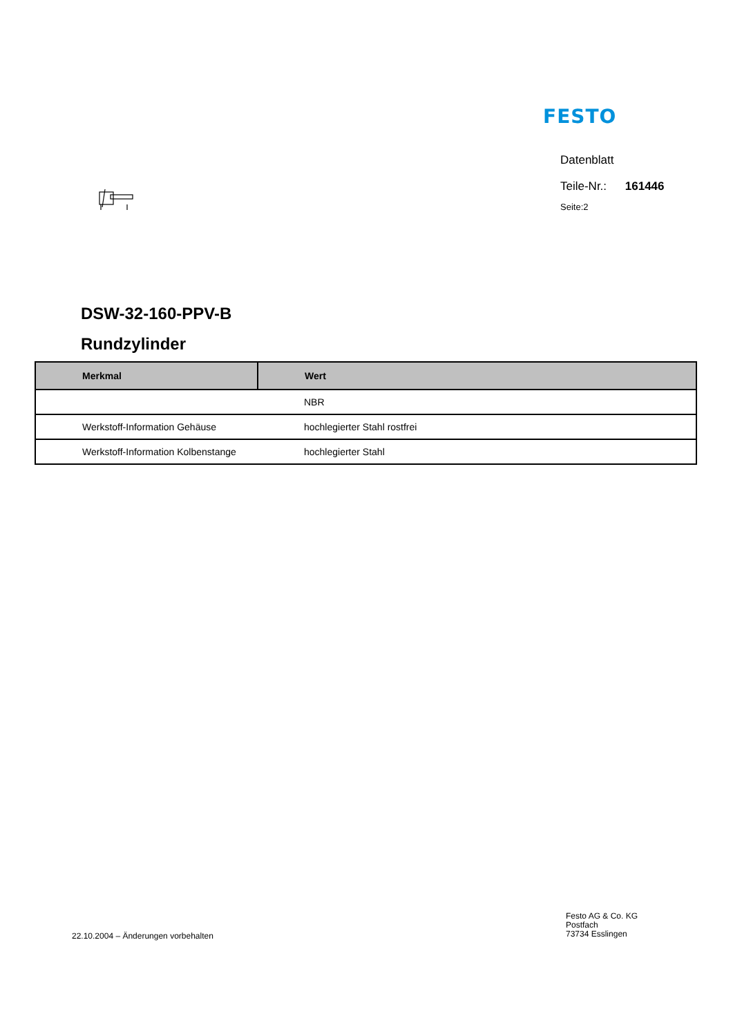FESTO
Datenblatt
Teile-Nr.: 161446
Seite:2
DSW-32-160-PPV-B
Rundzylinder
| Merkmal | Wert |
| --- | --- |
| | NBR |
| Werkstoff-Information Gehäuse | hochlegierter Stahl rostfrei |
| Werkstoff-Information Kolbenstange | hochlegierter Stahl |
22.10.2004 – Änderungen vorbehalten
Festo AG & Co. KG
Postfach
73734 Esslingen